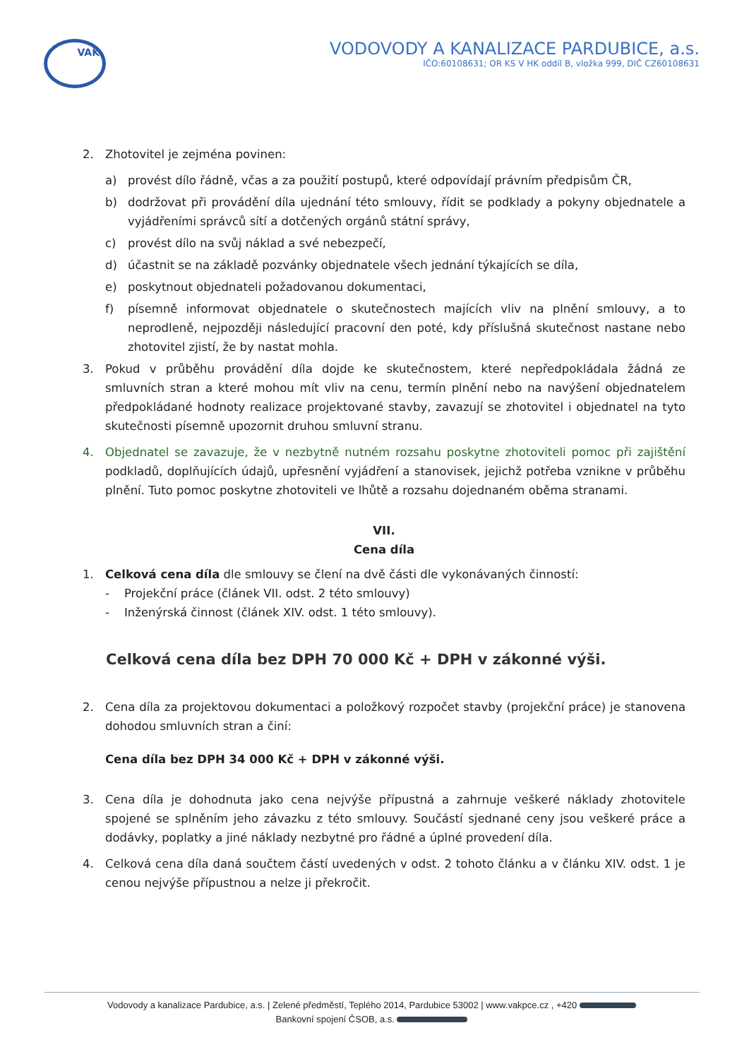VAK
VODOVODY A KANALIZACE PARDUBICE, a.s.
IČO:60108631; OR KS V HK oddíl B, vložka 999, DIČ CZ60108631
2. Zhotovitel je zejména povinen:
a) provést dílo řádně, včas a za použití postupů, které odpovídají právním předpisům ČR,
b) dodržovat při provádění díla ujednání této smlouvy, řídit se podklady a pokyny objednatele a vyjádřeními správců sítí a dotčených orgánů státní správy,
c) provést dílo na svůj náklad a své nebezpečí,
d) účastnit se na základě pozvánky objednatele všech jednání týkajících se díla,
e) poskytnout objednateli požadovanou dokumentaci,
f) písemně informovat objednatele o skutečnostech majících vliv na plnění smlouvy, a to neprodleně, nejpozději následující pracovní den poté, kdy příslušná skutečnost nastane nebo zhotovitel zjistí, že by nastat mohla.
3. Pokud v průběhu provádění díla dojde ke skutečnostem, které nepředpokládala žádná ze smluvních stran a které mohou mít vliv na cenu, termín plnění nebo na navýšení objednatelem předpokládané hodnoty realizace projektované stavby, zavazují se zhotovitel i objednatel na tyto skutečnosti písemně upozornit druhou smluvní stranu.
4. Objednatel se zavazuje, že v nezbytně nutném rozsahu poskytne zhotoviteli pomoc při zajištění podkladů, doplňujících údajů, upřesnění vyjádření a stanovisek, jejichž potřeba vznikne v průběhu plnění. Tuto pomoc poskytne zhotoviteli ve lhůtě a rozsahu dojednaném oběma stranami.
VII.
Cena díla
1. Celková cena díla dle smlouvy se člení na dvě části dle vykonávaných činností:
- Projekční práce (článek VII. odst. 2 této smlouvy)
- Inženýrská činnost (článek XIV. odst. 1 této smlouvy).
Celková cena díla bez DPH 70 000 Kč + DPH v zákonné výši.
2. Cena díla za projektovou dokumentaci a položkový rozpočet stavby (projekční práce) je stanovena dohodou smluvních stran a činí:
Cena díla bez DPH 34 000 Kč + DPH v zákonné výši.
3. Cena díla je dohodnuta jako cena nejvýše přípustná a zahrnuje veškeré náklady zhotovitele spojené se splněním jeho závazku z této smlouvy. Součástí sjednané ceny jsou veškeré práce a dodávky, poplatky a jiné náklady nezbytné pro řádné a úplné provedení díla.
4. Celková cena díla daná součtem částí uvedených v odst. 2 tohoto článku a v článku XIV. odst. 1 je cenou nejvýše přípustnou a nelze ji překročit.
Vodovody a kanalizace Pardubice, a.s. | Zelené předměstí, Teplého 2014, Pardubice 53002 | www.vakpce.cz , +420
Bankovní spojení ČSOB, a.s.